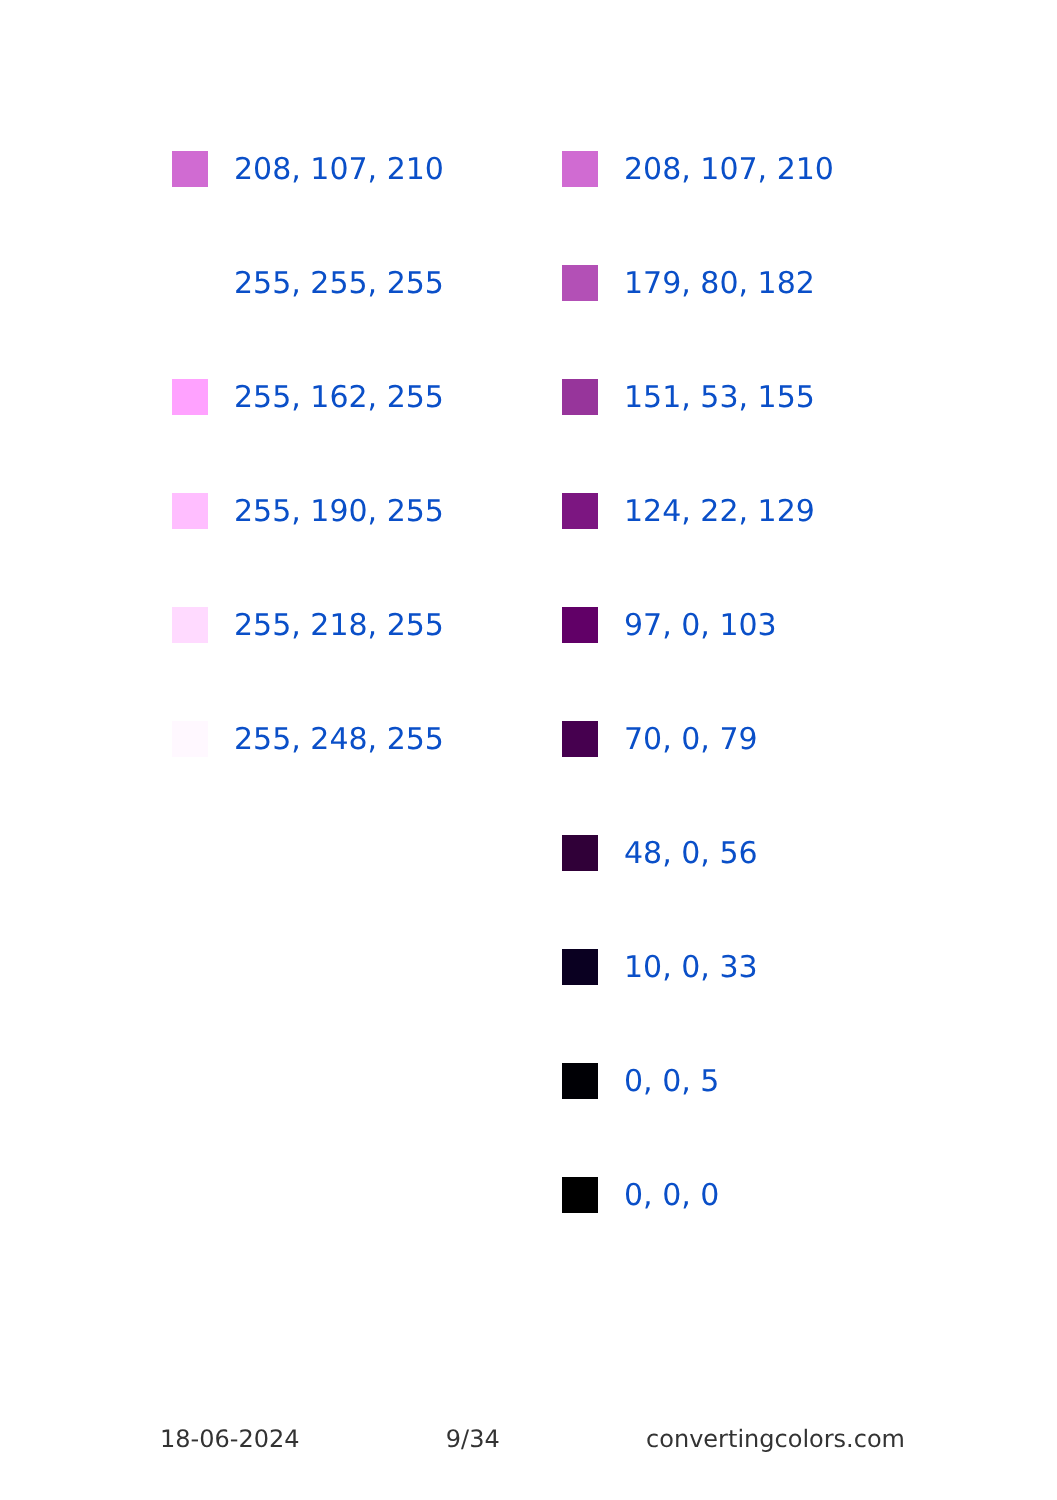208, 107, 210
255, 255, 255
255, 162, 255
255, 190, 255
255, 218, 255
255, 248, 255
208, 107, 210
179, 80, 182
151, 53, 155
124, 22, 129
97, 0, 103
70, 0, 79
48, 0, 56
10, 0, 33
0, 0, 5
0, 0, 0
18-06-2024 9/34 convertingcolors.com